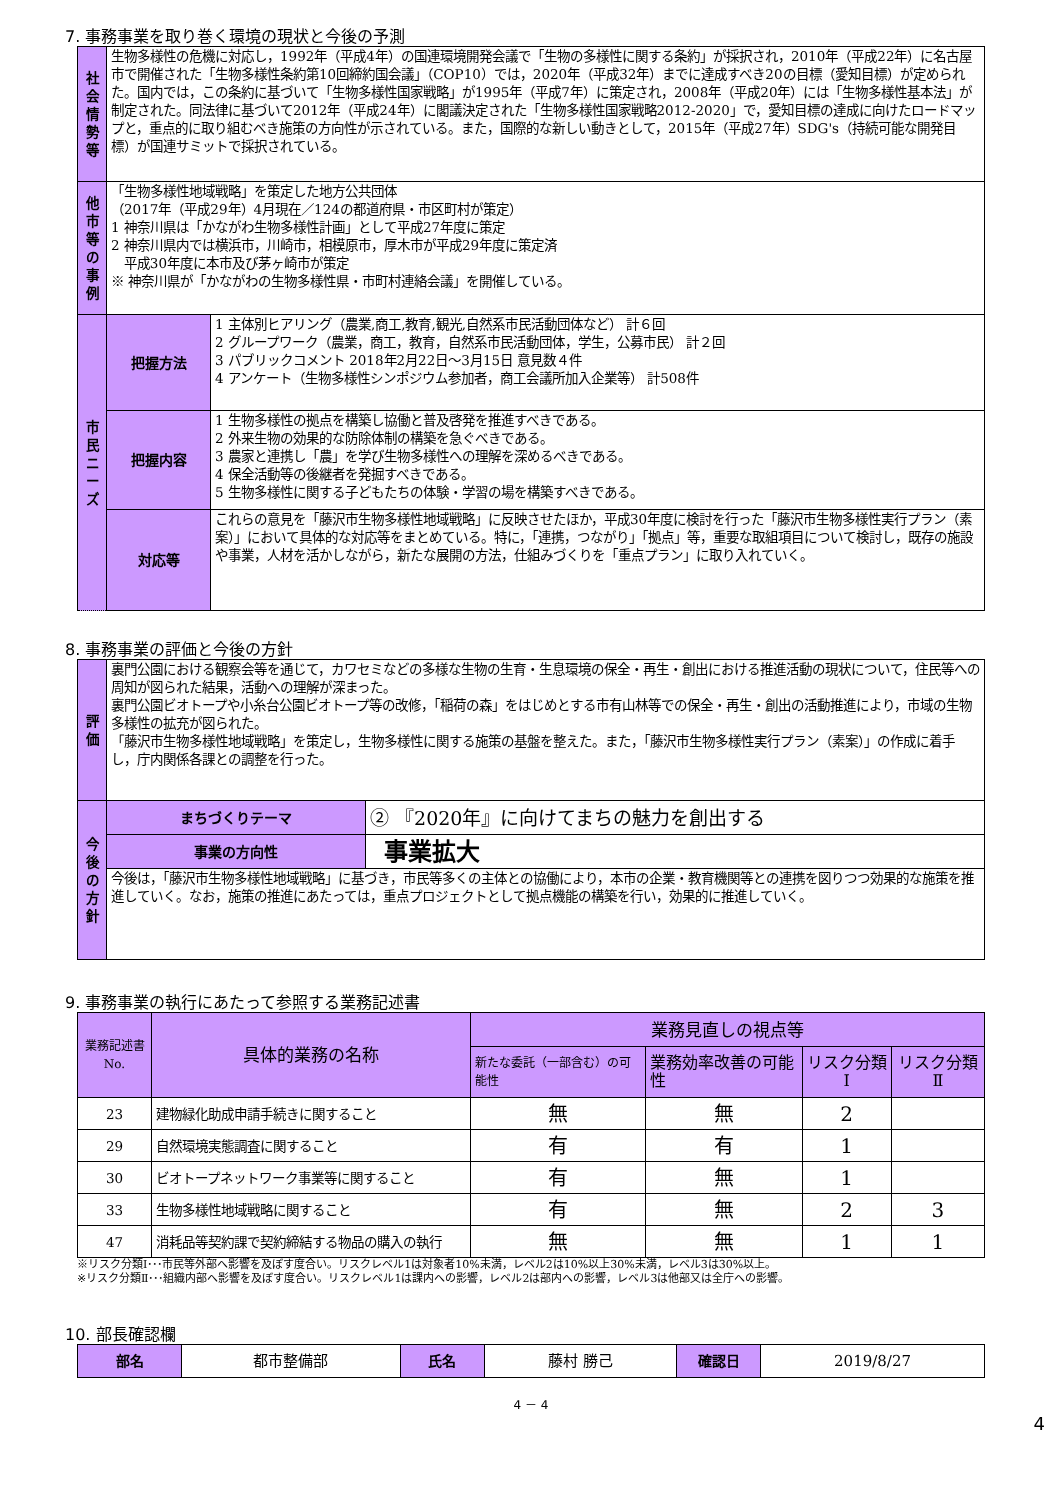7. 事務事業を取り巻く環境の現状と今後の予測
| 社会情勢等 | 生物多様性の危機に対応し，1992年（平成4年）の国連環境開発会議で「生物の多様性に関する条約」が採択され，2010年（平成22年）に名古屋市で開催された「生物多様性条約第10回締約国会議」（COP10）では，2020年（平成32年）までに達成すべき20の目標（愛知目標）が定められた。国内では，この条約に基づいて「生物多様性国家戦略」が1995年（平成7年）に策定され，2008年（平成20年）には「生物多様性基本法」が制定された。同法律に基づいて2012年（平成24年）に閣議決定された「生物多様性国家戦略2012-2020」で，愛知目標の達成に向けたロードマップと，重点的に取り組むべき施策の方向性が示されている。また，国際的な新しい動きとして，2015年（平成27年）SDG's（持続可能な開発目標）が国連サミットで採択されている。 | |
| 他市等の事例 | 「生物多様性地域戦略」を策定した地方公共団体 （2017年（平成29年）4月現在／124の都道府県・市区町村が策定） 1 神奈川県は「かながわ生物多様性計画」として平成27年度に策定 2 神奈川県内では横浜市，川崎市，相模原市，厚木市が平成29年度に策定済 平成30年度に本市及び茅ヶ崎市が策定 ※ 神奈川県が「かながわの生物多様性県・市町村連絡会議」を開催している。 | |
| 市民ニーズ | 把握方法 | 1 主体別ヒアリング（農業,商工,教育,観光,自然系市民活動団体など） 計６回 2 グループワーク（農業，商工，教育，自然系市民活動団体，学生，公募市民） 計２回 3 パブリックコメント 2018年2月22日～3月15日 意見数４件 4 アンケート（生物多様性シンポジウム参加者，商工会議所加入企業等） 計508件 |
| | 把握内容 | 1 生物多様性の拠点を構築し協働と普及啓発を推進すべきである。 2 外来生物の効果的な防除体制の構築を急ぐべきである。 3 農家と連携し「農」を学び生物多様性への理解を深めるべきである。 4 保全活動等の後継者を発掘すべきである。 5 生物多様性に関する子どもたちの体験・学習の場を構築すべきである。 |
| | 対応等 | これらの意見を「藤沢市生物多様性地域戦略」に反映させたほか，平成30年度に検討を行った「藤沢市生物多様性実行プラン（素案）」において具体的な対応等をまとめている。特に，「連携，つながり」「拠点」等，重要な取組項目について検討し，既存の施設や事業，人材を活かしながら，新たな展開の方法，仕組みづくりを「重点プラン」に取り入れていく。 |
8. 事務事業の評価と今後の方針
| 評価 | 裏門公園における観察会等を通じて，カワセミなどの多様な生物の生育・生息環境の保全・再生・創出における推進活動の現状について，住民等への周知が図られた結果，活動への理解が深まった。 裏門公園ビオトープや小糸台公園ビオトープ等の改修，「稲荷の森」をはじめとする市有山林等での保全・再生・創出の活動推進により，市域の生物多様性の拡充が図られた。 「藤沢市生物多様性地域戦略」を策定し，生物多様性に関する施策の基盤を整えた。また，「藤沢市生物多様性実行プラン（素案）」の作成に着手し，庁内関係各課との調整を行った。 | |
| 今後の方針 | まちづくりテーマ | ② 『2020年』に向けてまちの魅力を創出する |
| | 事業の方向性 | 事業拡大 |
| | 今後は，「藤沢市生物多様性地域戦略」に基づき，市民等多くの主体との協働により，本市の企業・教育機関等との連携を図りつつ効果的な施策を推進していく。なお，施策の推進にあたっては，重点プロジェクトとして拠点機能の構築を行い，効果的に推進していく。 | |
9. 事務事業の執行にあたって参照する業務記述書
| 業務記述書No. | 具体的業務の名称 | 業務見直しの視点等 | | | |
| --- | --- | --- | --- | --- | --- |
| | | 新たな委託（一部含む）の可能性 | 業務効率改善の可能性 | リスク分類Ⅰ | リスク分類Ⅱ |
| 23 | 建物緑化助成申請手続きに関すること | 無 | 無 | 2 | |
| 29 | 自然環境実態調査に関すること | 有 | 有 | 1 | |
| 30 | ビオトープネットワーク事業等に関すること | 有 | 無 | 1 | |
| 33 | 生物多様性地域戦略に関すること | 有 | 無 | 2 | 3 |
| 47 | 消耗品等契約課で契約締結する物品の購入の執行 | 無 | 無 | 1 | 1 |
※リスク分類Ⅰ･･･市民等外部へ影響を及ぼす度合い。リスクレベル1は対象者10%未満，レベル2は10%以上30%未満，レベル3は30%以上。
※リスク分類Ⅱ･･･組織内部へ影響を及ぼす度合い。リスクレベル1は課内への影響，レベル2は部内への影響，レベル3は他部又は全庁への影響。
10. 部長確認欄
| 部名 | 都市整備部 | 氏名 | 藤村 勝己 | 確認日 | 2019/8/27 |
4 － 4
4